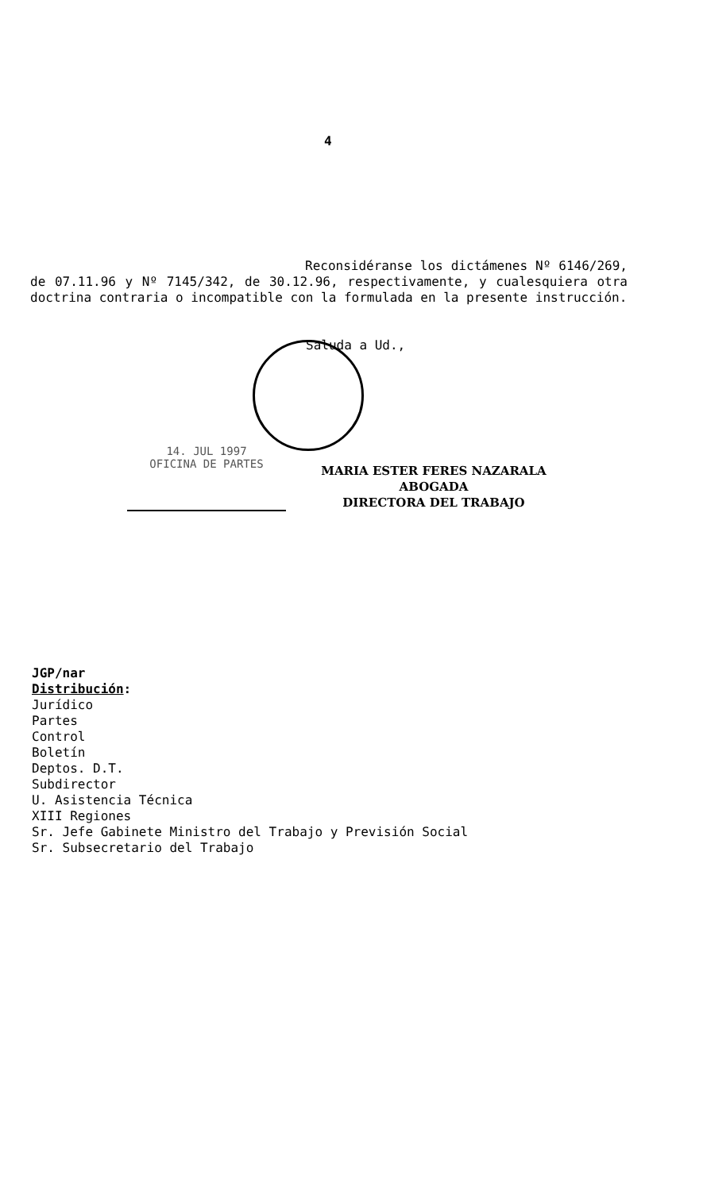4
Reconsidéranse los dictámenes Nº 6146/269, de 07.11.96 y Nº 7145/342, de 30.12.96, respectivamente, y cualesquiera otra doctrina contraria o incompatible con la formulada en la presente instrucción.
Saluda a Ud.,
14. JUL 1997
OFICINA DE PARTES
MARIA ESTER FERES NAZARALA
ABOGADA
DIRECTORA DEL TRABAJO
JGP/nar
Distribución:
Jurídico
Partes
Control
Boletín
Deptos. D.T.
Subdirector
U. Asistencia Técnica
XIII Regiones
Sr. Jefe Gabinete Ministro del Trabajo y Previsión Social
Sr. Subsecretario del Trabajo